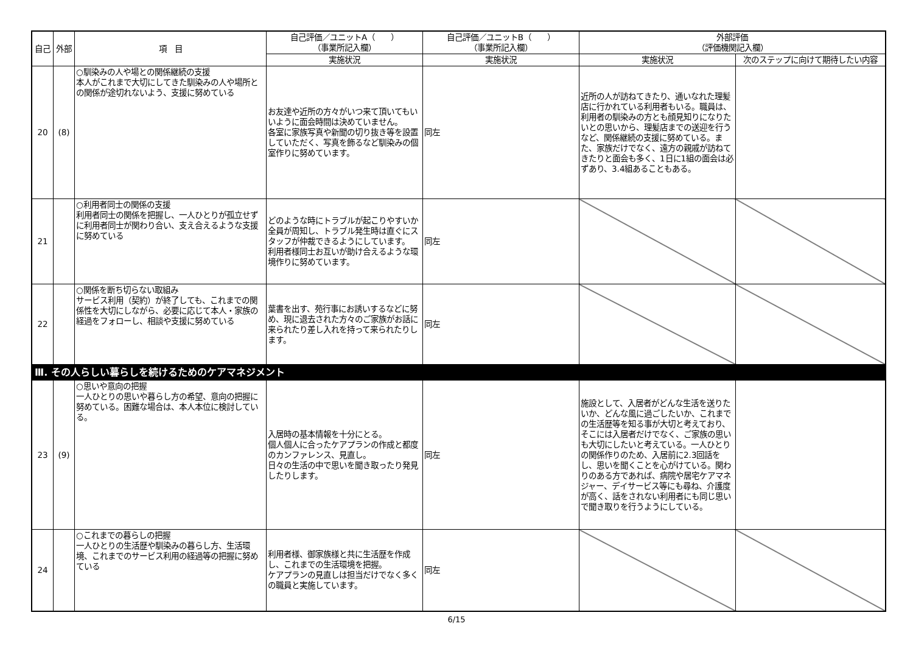| 自己 | 外部 | 項 目 | 自己評価／ユニットA（ ） （事業所記入欄） | 自己評価／ユニットB（ ） （事業所記入欄） | 外部評価 （評価機関記入欄） | |
| --- | --- | --- | --- | --- | --- | --- |
| | | | 実施状況 | 実施状況 | 実施状況 | 次のステップに向けて期待したい内容 |
| 20 | (8) | ○馴染みの人や場との関係継続の支援 本人がこれまで大切にしてきた馴染みの人や場所との関係が途切れないよう、支援に努めている | お友達や近所の方々がいつ来て頂いてもいいように面会時間は決めていません。 各室に家族写真や新聞の切り抜き等を設置していただく、写真を飾るなど馴染みの個室作りに努めています。 | 同左 | 近所の人が訪ねてきたり、通いなれた理髪店に行かれている利用者もいる。職員は、利用者の馴染みの方とも顔見知りになりたいとの思いから、理髪店までの送迎を行うなど、関係継続の支援に努めている。また、家族だけでなく、遠方の親戚が訪ねてきたりと面会も多く、1日に1組の面会は必ずあり、3.4組あることもある。 | |
| 21 | | ○利用者同士の関係の支援 利用者同士の関係を把握し、一人ひとりが孤立せずに利用者同士が関わり合い、支え合えるような支援に努めている | どのような時にトラブルが起こりやすいか全員が周知し、トラブル発生時は直ぐにスタッフが仲裁できるようにしています。 利用者様同士お互いが助け合えるような環境作りに努めています。 | 同左 | | |
| 22 | | ○関係を断ち切らない取組み サービス利用（契約）が終了しても、これまでの関係性を大切にしながら、必要に応じて本人・家族の経過をフォローし、相談や支援に努めている | 葉書を出す、苑行事にお誘いするなどに努め、現に退去された方々のご家族がお話に来られたり差し入れを持って来られたりします。 | 同左 | | |
| Ⅲ. その人らしい暮らしを続けるためのケアマネジメント | | | | | | |
| 23 | (9) | ○思いや意向の把握 一人ひとりの思いや暮らし方の希望、意向の把握に努めている。困難な場合は、本人本位に検討している。 | 入居時の基本情報を十分にとる。 個人個人に合ったケアプランの作成と都度のカンファレンス、見直し。 日々の生活の中で思いを聞き取ったり発見したりします。 | 同左 | 施設として、入居者がどんな生活を送りたいか、どんな風に過ごしたいか、これまでの生活歴等を知る事が大切と考えており、そこには入居者だけでなく、ご家族の思いも大切にしたいと考えている。一人ひとりの関係作りのため、入居前に2.3回話をし、思いを聞くことを心がけている。関わりのある方であれば、病院や居宅ケアマネジャー、デイサービス等にも尋ね、介護度が高く、話をされない利用者にも同じ思いで聞き取りを行うようにしている。 | |
| 24 | | ○これまでの暮らしの把握 一人ひとりの生活歴や馴染みの暮らし方、生活環境、これまでのサービス利用の経過等の把握に努めている | 利用者様、御家族様と共に生活歴を作成し、これまでの生活環境を把握。 ケアプランの見直しは担当だけでなく多くの職員と実施しています。 | 同左 | | |
6/15